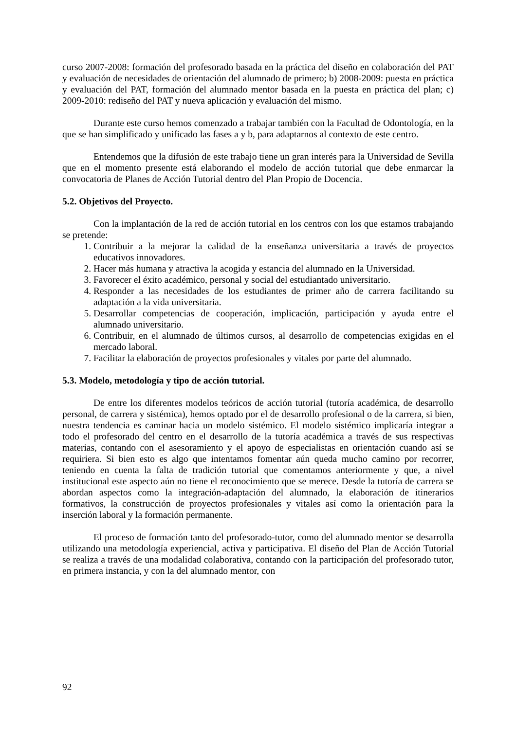curso 2007-2008: formación del profesorado basada en la práctica del diseño en colaboración del PAT y evaluación de necesidades de orientación del alumnado de primero; b) 2008-2009: puesta en práctica y evaluación del PAT, formación del alumnado mentor basada en la puesta en práctica del plan; c) 2009-2010: rediseño del PAT y nueva aplicación y evaluación del mismo.
Durante este curso hemos comenzado a trabajar también con la Facultad de Odontología, en la que se han simplificado y unificado las fases a y b, para adaptarnos al contexto de este centro.
Entendemos que la difusión de este trabajo tiene un gran interés para la Universidad de Sevilla que en el momento presente está elaborando el modelo de acción tutorial que debe enmarcar la convocatoria de Planes de Acción Tutorial dentro del Plan Propio de Docencia.
5.2. Objetivos del Proyecto.
Con la implantación de la red de acción tutorial en los centros con los que estamos trabajando se pretende:
1. Contribuir a la mejorar la calidad de la enseñanza universitaria a través de proyectos educativos innovadores.
2. Hacer más humana y atractiva la acogida y estancia del alumnado en la Universidad.
3. Favorecer el éxito académico, personal y social del estudiantado universitario.
4. Responder a las necesidades de los estudiantes de primer año de carrera facilitando su adaptación a la vida universitaria.
5. Desarrollar competencias de cooperación, implicación, participación y ayuda entre el alumnado universitario.
6. Contribuir, en el alumnado de últimos cursos, al desarrollo de competencias exigidas en el mercado laboral.
7. Facilitar la elaboración de proyectos profesionales y vitales por parte del alumnado.
5.3. Modelo, metodología y tipo de acción tutorial.
De entre los diferentes modelos teóricos de acción tutorial (tutoría académica, de desarrollo personal, de carrera y sistémica), hemos optado por el de desarrollo profesional o de la carrera, si bien, nuestra tendencia es caminar hacia un modelo sistémico. El modelo sistémico implicaría integrar a todo el profesorado del centro en el desarrollo de la tutoría académica a través de sus respectivas materias, contando con el asesoramiento y el apoyo de especialistas en orientación cuando así se requiriera. Si bien esto es algo que intentamos fomentar aún queda mucho camino por recorrer, teniendo en cuenta la falta de tradición tutorial que comentamos anteriormente y que, a nivel institucional este aspecto aún no tiene el reconocimiento que se merece. Desde la tutoría de carrera se abordan aspectos como la integración-adaptación del alumnado, la elaboración de itinerarios formativos, la construcción de proyectos profesionales y vitales así como la orientación para la inserción laboral y la formación permanente.
El proceso de formación tanto del profesorado-tutor, como del alumnado mentor se desarrolla utilizando una metodología experiencial, activa y participativa. El diseño del Plan de Acción Tutorial se realiza a través de una modalidad colaborativa, contando con la participación del profesorado tutor, en primera instancia, y con la del alumnado mentor, con
92